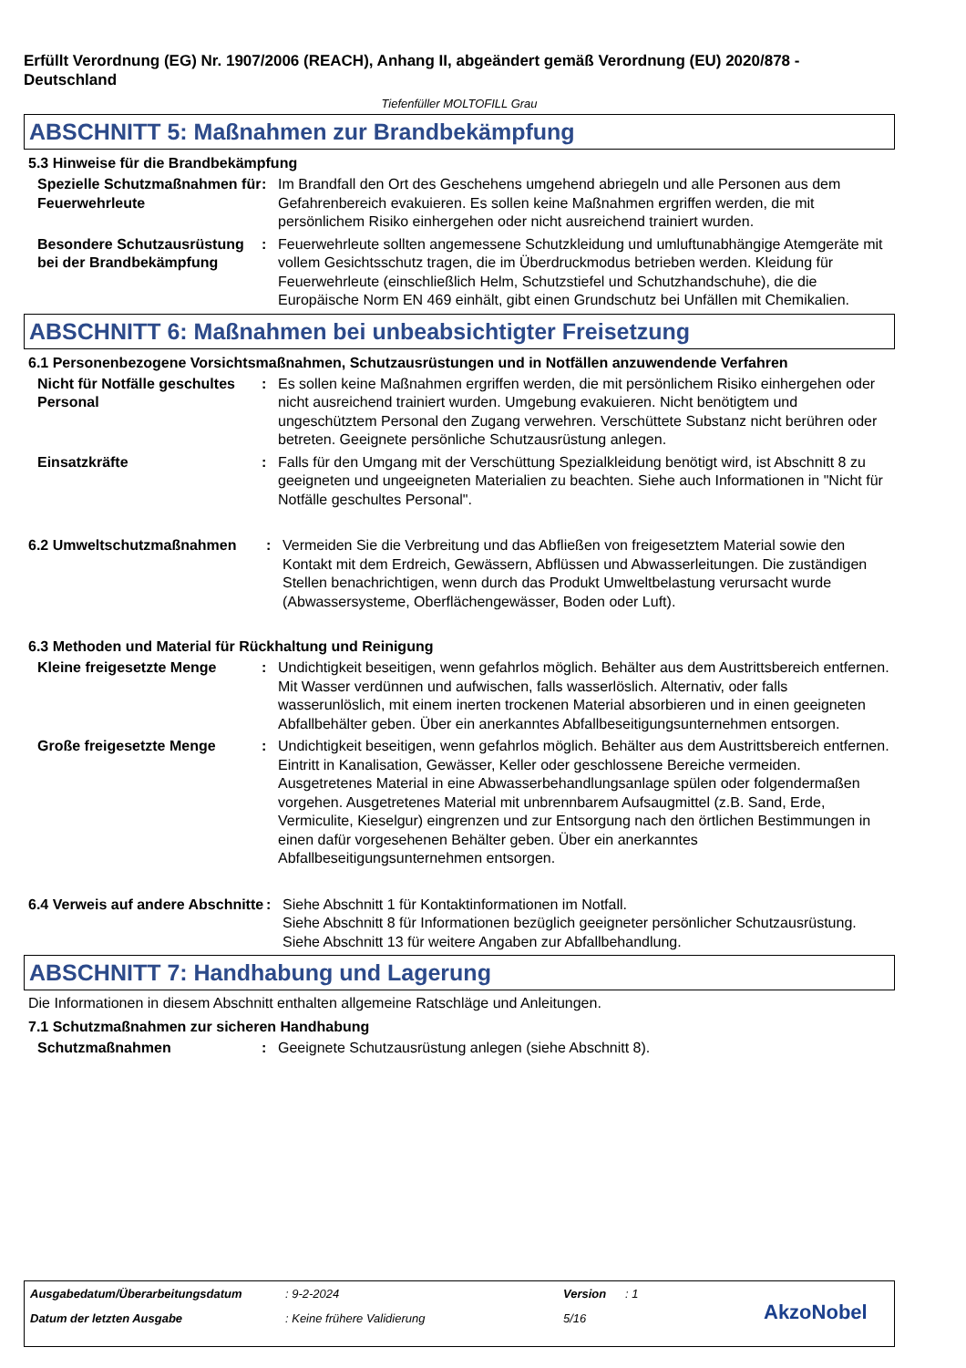Erfüllt Verordnung (EG) Nr. 1907/2006 (REACH), Anhang II, abgeändert gemäß Verordnung (EU) 2020/878 - Deutschland
Tiefenfüller MOLTOFILL Grau
ABSCHNITT 5: Maßnahmen zur Brandbekämpfung
5.3 Hinweise für die Brandbekämpfung
Spezielle Schutzmaßnahmen für Feuerwehrleute
: Im Brandfall den Ort des Geschehens umgehend abriegeln und alle Personen aus dem Gefahrenbereich evakuieren. Es sollen keine Maßnahmen ergriffen werden, die mit persönlichem Risiko einhergehen oder nicht ausreichend trainiert wurden.
Besondere Schutzausrüstung bei der Brandbekämpfung
: Feuerwehrleute sollten angemessene Schutzkleidung und umluftunabhängige Atemgeräte mit vollem Gesichtsschutz tragen, die im Überdruckmodus betrieben werden. Kleidung für Feuerwehrleute (einschließlich Helm, Schutzstiefel und Schutzhandschuhe), die die Europäische Norm EN 469 einhält, gibt einen Grundschutz bei Unfällen mit Chemikalien.
ABSCHNITT 6: Maßnahmen bei unbeabsichtigter Freisetzung
6.1 Personenbezogene Vorsichtsmaßnahmen, Schutzausrüstungen und in Notfällen anzuwendende Verfahren
Nicht für Notfälle geschultes Personal
: Es sollen keine Maßnahmen ergriffen werden, die mit persönlichem Risiko einhergehen oder nicht ausreichend trainiert wurden. Umgebung evakuieren. Nicht benötigtem und ungeschütztem Personal den Zugang verwehren. Verschüttete Substanz nicht berühren oder betreten. Geeignete persönliche Schutzausrüstung anlegen.
Einsatzkräfte : Falls für den Umgang mit der Verschüttung Spezialkleidung benötigt wird, ist Abschnitt 8 zu geeigneten und ungeeigneten Materialien zu beachten. Siehe auch Informationen in "Nicht für Notfälle geschultes Personal".
6.2 Umweltschutzmaßnahmen : Vermeiden Sie die Verbreitung und das Abfließen von freigesetztem Material sowie den Kontakt mit dem Erdreich, Gewässern, Abflüssen und Abwasserleitungen. Die zuständigen Stellen benachrichtigen, wenn durch das Produkt Umweltbelastung verursacht wurde (Abwassersysteme, Oberflächengewässer, Boden oder Luft).
6.3 Methoden und Material für Rückhaltung und Reinigung
Kleine freigesetzte Menge : Undichtigkeit beseitigen, wenn gefahrlos möglich. Behälter aus dem Austrittsbereich entfernen. Mit Wasser verdünnen und aufwischen, falls wasserlöslich. Alternativ, oder falls wasserunlöslich, mit einem inerten trockenen Material absorbieren und in einen geeigneten Abfallbehälter geben. Über ein anerkanntes Abfallbeseitigungsunternehmen entsorgen.
Große freigesetzte Menge : Undichtigkeit beseitigen, wenn gefahrlos möglich. Behälter aus dem Austrittsbereich entfernen. Eintritt in Kanalisation, Gewässer, Keller oder geschlossene Bereiche vermeiden. Ausgetretenes Material in eine Abwasserbehandlungsanlage spülen oder folgendermaßen vorgehen. Ausgetretenes Material mit unbrennbarem Aufsaugmittel (z.B. Sand, Erde, Vermiculite, Kieselgur) eingrenzen und zur Entsorgung nach den örtlichen Bestimmungen in einen dafür vorgesehenen Behälter geben. Über ein anerkanntes Abfallbeseitigungsunternehmen entsorgen.
6.4 Verweis auf andere Abschnitte
: Siehe Abschnitt 1 für Kontaktinformationen im Notfall.
Siehe Abschnitt 8 für Informationen bezüglich geeigneter persönlicher Schutzausrüstung.
Siehe Abschnitt 13 für weitere Angaben zur Abfallbehandlung.
ABSCHNITT 7: Handhabung und Lagerung
Die Informationen in diesem Abschnitt enthalten allgemeine Ratschläge und Anleitungen.
7.1 Schutzmaßnahmen zur sicheren Handhabung
Schutzmaßnahmen : Geeignete Schutzausrüstung anlegen (siehe Abschnitt 8).
Ausgabedatum/Überarbeitungsdatum: 9-2-2024 Version: 1
Datum der letzten Ausgabe: Keine frühere Validierung 5/16 AkzoNobel